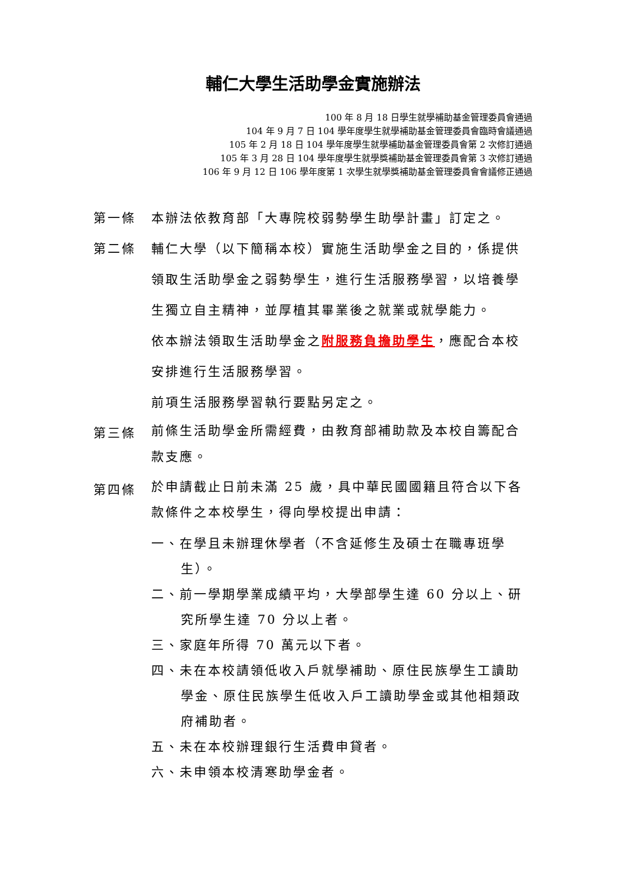輔仁大學生活助學金實施辦法
100 年 8 月 18 日學生就學補助基金管理委員會通過
104 年 9 月 7 日 104 學年度學生就學補助基金管理委員會臨時會議通過
105 年 2 月 18 日 104 學年度學生就學補助基金管理委員會第 2 次修訂通過
105 年 3 月 28 日 104 學年度學生就學獎補助基金管理委員會第 3 次修訂通過
106 年 9 月 12 日 106 學年度第 1 次學生就學獎補助基金管理委員會會議修正通過
第一條 本辦法依教育部「大專院校弱勢學生助學計畫」訂定之。
第二條 輔仁大學（以下簡稱本校）實施生活助學金之目的，係提供領取生活助學金之弱勢學生，進行生活服務學習，以培養學生獨立自主精神，並厚植其畢業後之就業或就學能力。
依本辦法領取生活助學金之附服務負擔助學生，應配合本校安排進行生活服務學習。
前項生活服務學習執行要點另定之。
第三條
前條生活助學金所需經費，由教育部補助款及本校自籌配合款支應。
第四條
於申請截止日前未滿 25 歲，具中華民國國籍且符合以下各款條件之本校學生，得向學校提出申請：
一、在學且未辦理休學者（不含延修生及碩士在職專班學生）。
二、前一學期學業成績平均，大學部學生達 60 分以上、研究所學生達 70 分以上者。
三、家庭年所得 70 萬元以下者。
四、未在本校請領低收入戶就學補助、原住民族學生工讀助學金、原住民族學生低收入戶工讀助學金或其他相類政府補助者。
五、未在本校辦理銀行生活費申貸者。
六、未申領本校清寒助學金者。